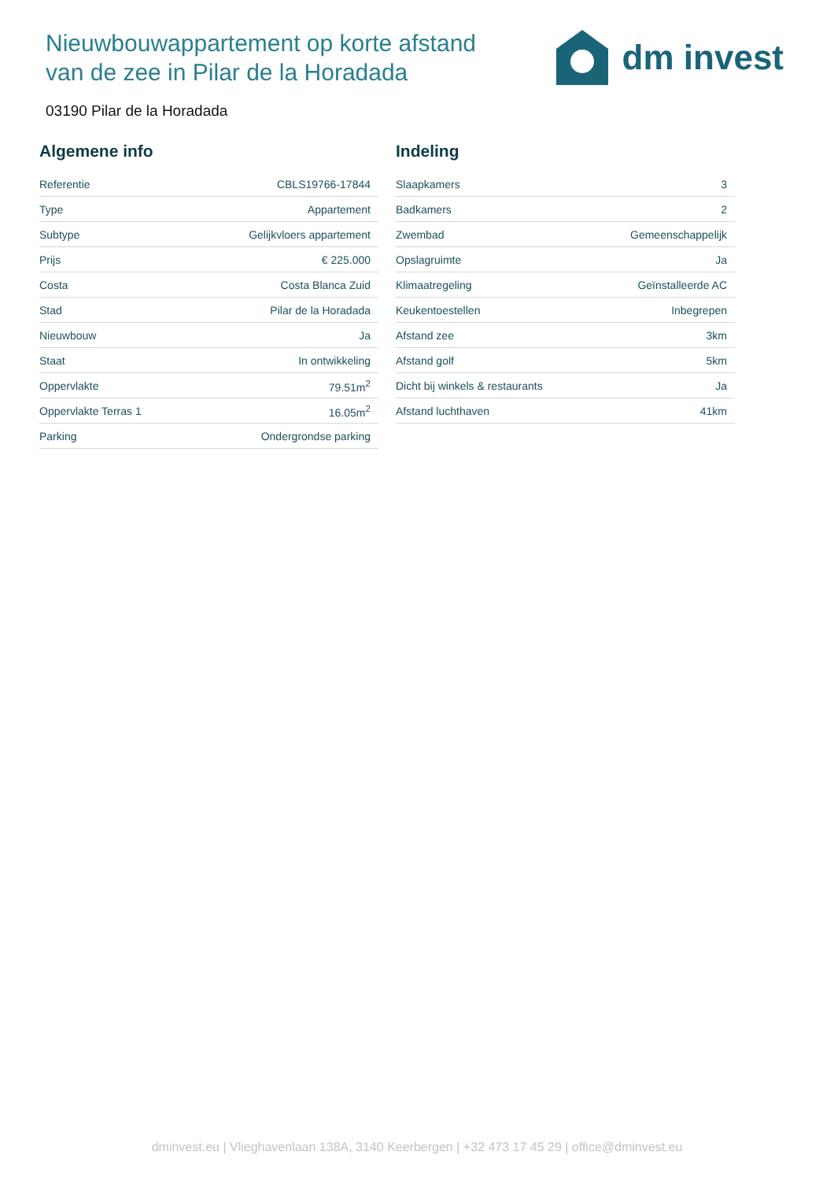Nieuwbouwappartement op korte afstand
van de zee in Pilar de la Horadada
dm invest
03190 Pilar de la Horadada
Algemene info
| Referentie | CBLS19766-17844 |
| Type | Appartement |
| Subtype | Gelijkvloers appartement |
| Prijs | € 225.000 |
| Costa | Costa Blanca Zuid |
| Stad | Pilar de la Horadada |
| Nieuwbouw | Ja |
| Staat | In ontwikkeling |
| Oppervlakte | 79.51m<sup>2</sup> |
| Oppervlakte Terras 1 | 16.05m<sup>2</sup> |
| Parking | Ondergrondse parking |
Indeling
| Slaapkamers | 3 |
| Badkamers | 2 |
| Zwembad | Gemeenschappelijk |
| Opslagruimte | Ja |
| Klimaatregeling | Geïnstalleerde AC |
| Keukentoestellen | Inbegrepen |
| Afstand zee | 3km |
| Afstand golf | 5km |
| Dicht bij winkels & restaurants | Ja |
| Afstand luchthaven | 41km |
dminvest.eu | Vlieghavenlaan 138A, 3140 Keerbergen | +32 473 17 45 29 | office@dminvest.eu